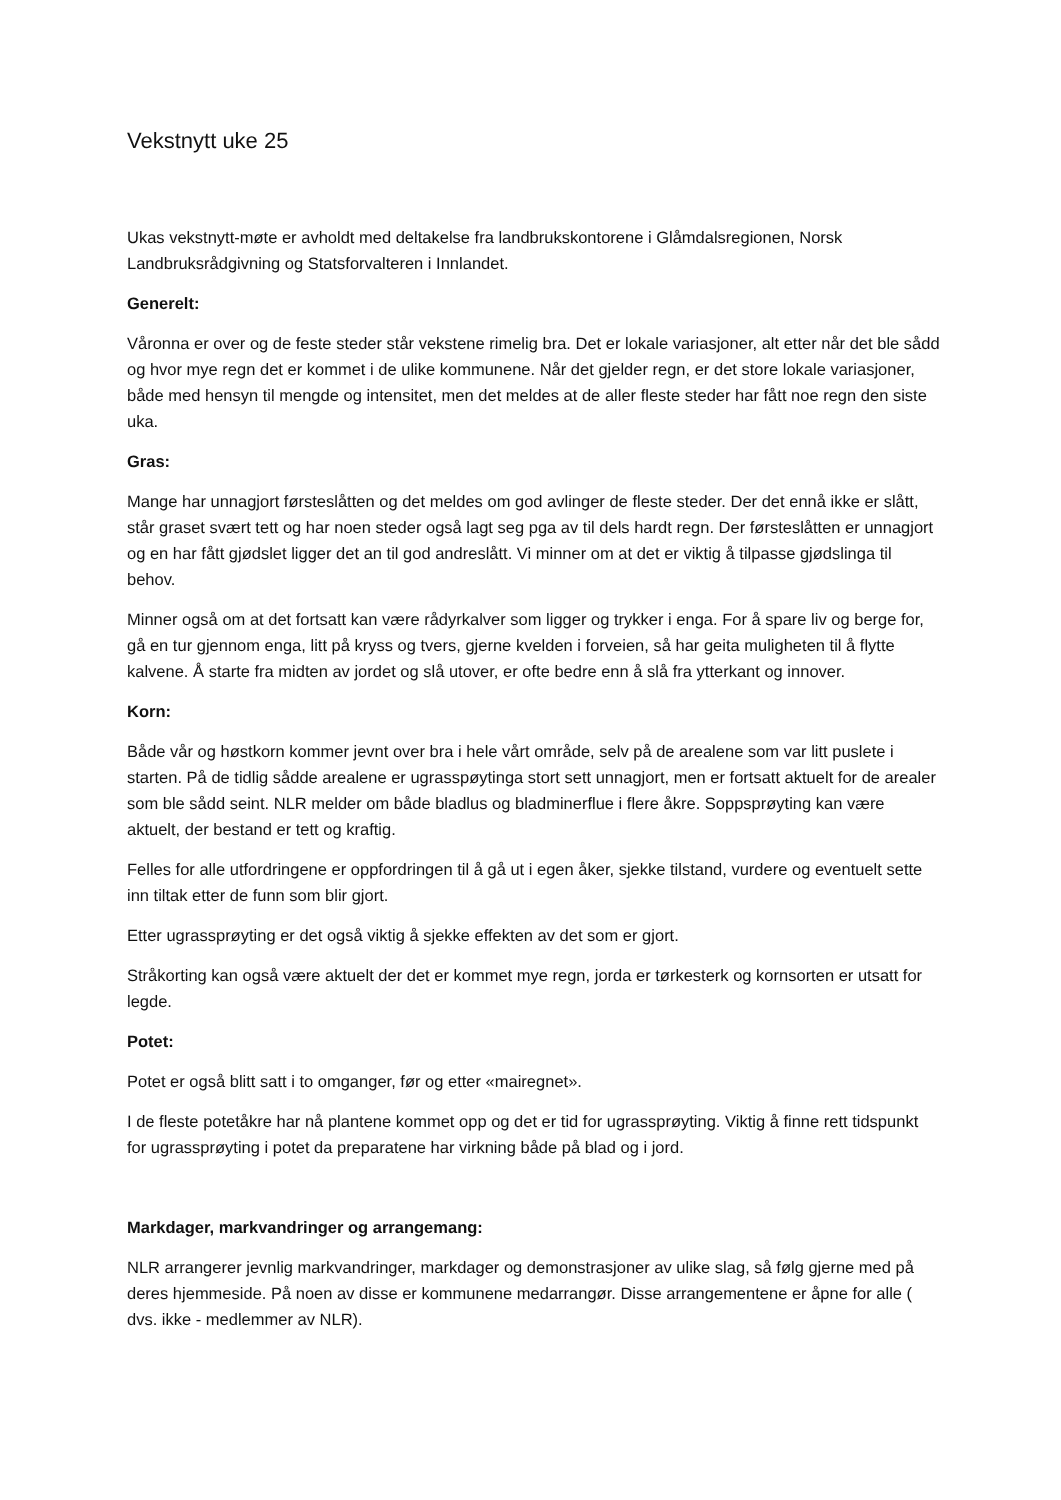Vekstnytt uke 25
Ukas vekstnytt-møte er avholdt med deltakelse fra landbrukskontorene i Glåmdalsregionen, Norsk Landbruksrådgivning og Statsforvalteren i Innlandet.
Generelt:
Våronna er over og de feste steder står vekstene rimelig bra. Det er lokale variasjoner, alt etter når det ble sådd og hvor mye regn det er kommet i de ulike kommunene. Når det gjelder regn, er det store lokale variasjoner, både med hensyn til mengde og intensitet, men det meldes at de aller fleste steder har fått noe regn den siste uka.
Gras:
Mange har unnagjort førsteslåtten og det meldes om god avlinger de fleste steder. Der det ennå ikke er slått, står graset svært tett og har noen steder også lagt seg pga av til dels hardt regn. Der førsteslåtten er unnagjort og en har fått gjødslet ligger det an til god andreslått. Vi minner om at det er viktig å tilpasse gjødslinga til behov.
Minner også om at det fortsatt kan være rådyrkalver som ligger og trykker i enga. For å spare liv og berge for, gå en tur gjennom enga, litt på kryss og tvers, gjerne kvelden i forveien, så har geita muligheten til å flytte kalvene. Å starte fra midten av jordet og slå utover, er ofte bedre enn å slå fra ytterkant og innover.
Korn:
Både vår og høstkorn kommer jevnt over bra i hele vårt område, selv på de arealene som var litt puslete i starten. På de tidlig sådde arealene er ugrasspøytinga stort sett unnagjort, men er fortsatt aktuelt for de arealer som ble sådd seint. NLR melder om både bladlus og bladminerflue i flere åkre. Soppsprøyting kan være aktuelt, der bestand er tett og kraftig.
Felles for alle utfordringene er oppfordringen til å gå ut i egen åker, sjekke tilstand, vurdere og eventuelt sette inn tiltak etter de funn som blir gjort.
Etter ugrassprøyting er det også viktig å sjekke effekten av det som er gjort.
Stråkorting kan også være aktuelt der det er kommet mye regn, jorda er tørkesterk og kornsorten er utsatt for legde.
Potet:
Potet er også blitt satt i to omganger, før og etter «mairegnet».
I de fleste potetåkre har nå plantene kommet opp og det er tid for ugrassprøyting. Viktig å finne rett tidspunkt for ugrassprøyting i potet da preparatene har virkning både på blad og i jord.
Markdager, markvandringer og arrangemang:
NLR arrangerer jevnlig markvandringer, markdager og demonstrasjoner av ulike slag, så følg gjerne med på deres hjemmeside. På noen av disse er kommunene medarrangør. Disse arrangementene er åpne for alle ( dvs. ikke - medlemmer av NLR).